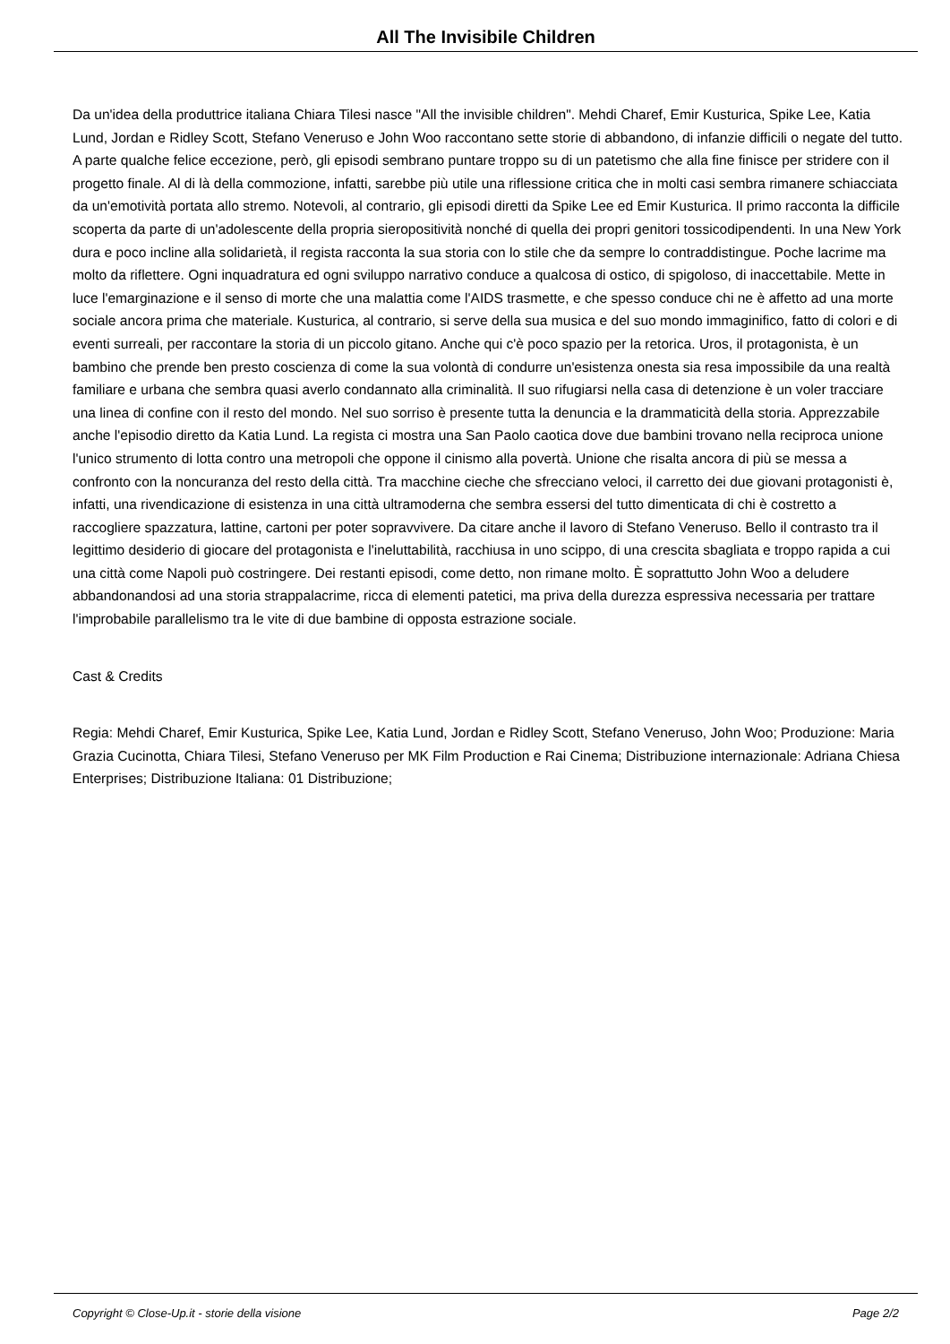All The Invisibile Children
Da un'idea della produttrice italiana Chiara Tilesi nasce "All the invisible children". Mehdi Charef, Emir Kusturica, Spike Lee, Katia Lund, Jordan e Ridley Scott, Stefano Veneruso e John Woo raccontano sette storie di abbandono, di infanzie difficili o negate del tutto. A parte qualche felice eccezione, però, gli episodi sembrano puntare troppo su di un patetismo che alla fine finisce per stridere con il progetto finale. Al di là della commozione, infatti, sarebbe più utile una riflessione critica che in molti casi sembra rimanere schiacciata da un'emotività portata allo stremo. Notevoli, al contrario, gli episodi diretti da Spike Lee ed Emir Kusturica. Il primo racconta la difficile scoperta da parte di un'adolescente della propria sieropositività nonché di quella dei propri genitori tossicodipendenti. In una New York dura e poco incline alla solidarietà, il regista racconta la sua storia con lo stile che da sempre lo contraddistingue. Poche lacrime ma molto da riflettere. Ogni inquadratura ed ogni sviluppo narrativo conduce a qualcosa di ostico, di spigoloso, di inaccettabile. Mette in luce l'emarginazione e il senso di morte che una malattia come l'AIDS trasmette, e che spesso conduce chi ne è affetto ad una morte sociale ancora prima che materiale. Kusturica, al contrario, si serve della sua musica e del suo mondo immaginifico, fatto di colori e di eventi surreali, per raccontare la storia di un piccolo gitano. Anche qui c'è poco spazio per la retorica. Uros, il protagonista, è un bambino che prende ben presto coscienza di come la sua volontà di condurre un'esistenza onesta sia resa impossibile da una realtà familiare e urbana che sembra quasi averlo condannato alla criminalità. Il suo rifugiarsi nella casa di detenzione è un voler tracciare una linea di confine con il resto del mondo. Nel suo sorriso è presente tutta la denuncia e la drammaticità della storia. Apprezzabile anche l'episodio diretto da Katia Lund. La regista ci mostra una San Paolo caotica dove due bambini trovano nella reciproca unione l'unico strumento di lotta contro una metropoli che oppone il cinismo alla povertà. Unione che risalta ancora di più se messa a confronto con la noncuranza del resto della città. Tra macchine cieche che sfrecciano veloci, il carretto dei due giovani protagonisti è, infatti, una rivendicazione di esistenza in una città ultramoderna che sembra essersi del tutto dimenticata di chi è costretto a raccogliere spazzatura, lattine, cartoni per poter sopravvivere. Da citare anche il lavoro di Stefano Veneruso. Bello il contrasto tra il legittimo desiderio di giocare del protagonista e l'ineluttabilità, racchiusa in uno scippo, di una crescita sbagliata e troppo rapida a cui una città come Napoli può costringere. Dei restanti episodi, come detto, non rimane molto. È soprattutto John Woo a deludere abbandonandosi ad una storia strappalacrime, ricca di elementi patetici, ma priva della durezza espressiva necessaria per trattare l'improbabile parallelismo tra le vite di due bambine di opposta estrazione sociale.
Cast & Credits
Regia: Mehdi Charef, Emir Kusturica, Spike Lee, Katia Lund, Jordan e Ridley Scott, Stefano Veneruso, John Woo; Produzione: Maria Grazia Cucinotta, Chiara Tilesi, Stefano Veneruso per MK Film Production e Rai Cinema; Distribuzione internazionale: Adriana Chiesa Enterprises; Distribuzione Italiana: 01 Distribuzione;
Copyright © Close-Up.it - storie della visione Page 2/2